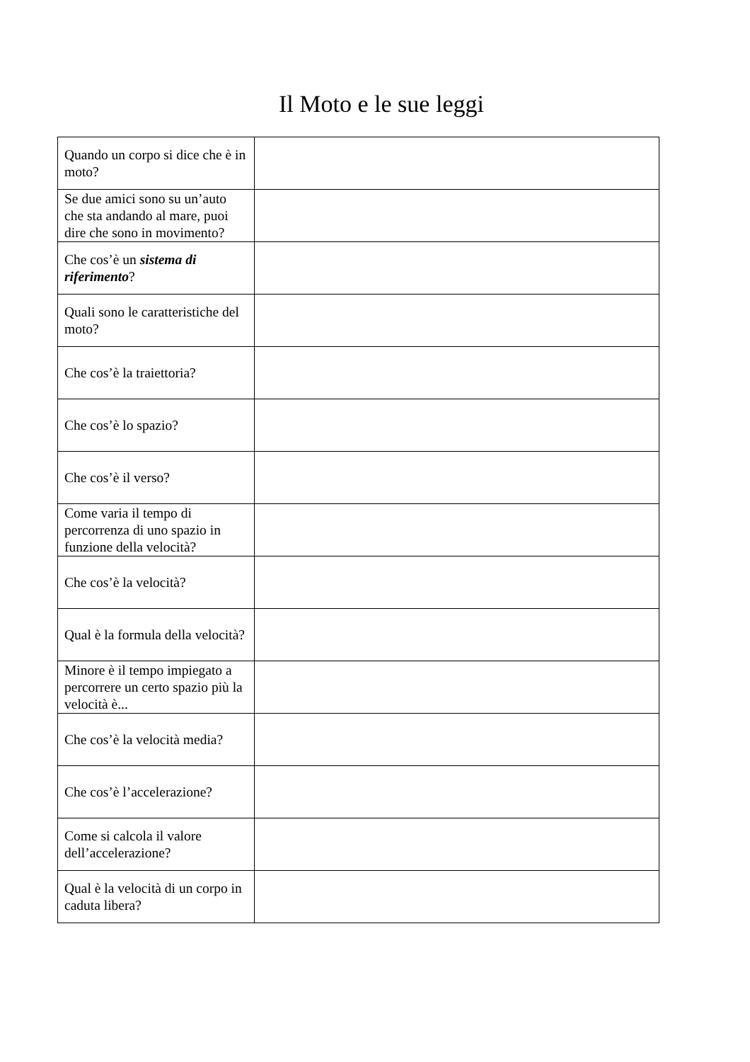Il Moto e le sue leggi
| Quando un corpo si dice che è in moto? | |
| Se due amici sono su un’auto che sta andando al mare, puoi dire che sono in movimento? | |
| Che cos’è un sistema di riferimento ? | |
| Quali sono le caratteristiche del moto? | |
| Che cos’è la traiettoria? | |
| Che cos’è lo spazio? | |
| Che cos’è il verso? | |
| Come varia il tempo di percorrenza di uno spazio in funzione della velocità? | |
| Che cos’è la velocità? | |
| Qual è la formula della velocità? | |
| Minore è il tempo impiegato a percorrere un certo spazio più la velocità è... | |
| Che cos’è la velocità media? | |
| Che cos’è l’accelerazione? | |
| Come si calcola il valore dell’accelerazione? | |
| Qual è la velocità di un corpo in caduta libera? | |